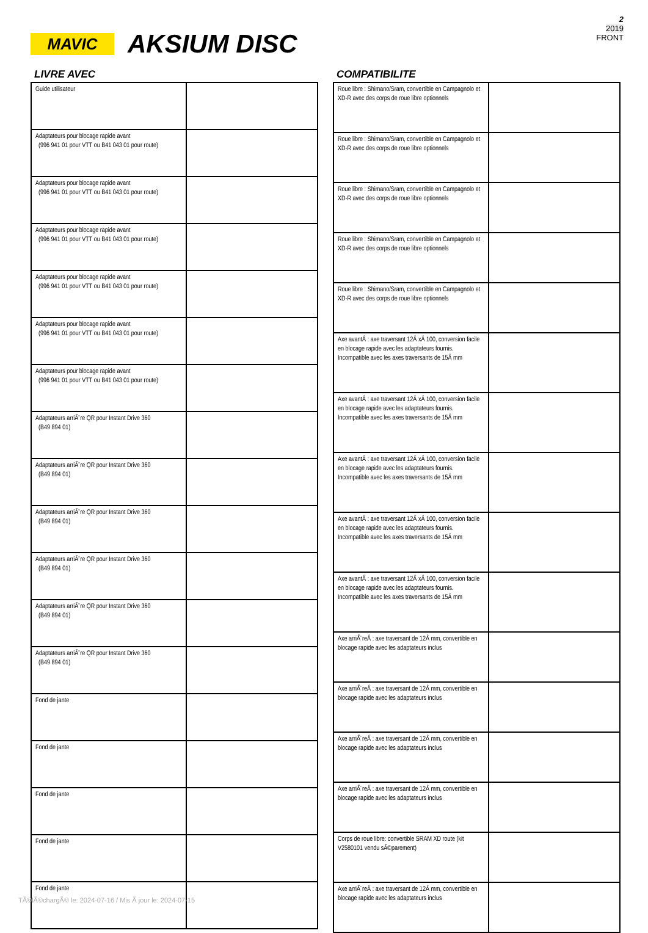2
2019
FRONT
MAVIC
AKSIUM DISC
LIVRE AVEC
| Guide utilisateur | |
| Adaptateurs pour blocage rapide avant (996 941 01 pour VTT ou B41 043 01 pour route) | |
| Adaptateurs pour blocage rapide avant (996 941 01 pour VTT ou B41 043 01 pour route) | |
| Adaptateurs pour blocage rapide avant (996 941 01 pour VTT ou B41 043 01 pour route) | |
| Adaptateurs pour blocage rapide avant (996 941 01 pour VTT ou B41 043 01 pour route) | |
| Adaptateurs pour blocage rapide avant (996 941 01 pour VTT ou B41 043 01 pour route) | |
| Adaptateurs pour blocage rapide avant (996 941 01 pour VTT ou B41 043 01 pour route) | |
| Adaptateurs arriÃ¨re QR pour Instant Drive 360 (B49 894 01) | |
| Adaptateurs arriÃ¨re QR pour Instant Drive 360 (B49 894 01) | |
| Adaptateurs arriÃ¨re QR pour Instant Drive 360 (B49 894 01) | |
| Adaptateurs arriÃ¨re QR pour Instant Drive 360 (B49 894 01) | |
| Adaptateurs arriÃ¨re QR pour Instant Drive 360 (B49 894 01) | |
| Adaptateurs arriÃ¨re QR pour Instant Drive 360 (B49 894 01) | |
| Fond de jante | |
| Fond de jante | |
| Fond de jante | |
| Fond de jante | |
| Fond de jante | |
COMPATIBILITE
| Roue libre : Shimano/Sram, convertible en Campagnolo et XD-R avec des corps de roue libre optionnels | |
| Roue libre : Shimano/Sram, convertible en Campagnolo et XD-R avec des corps de roue libre optionnels | |
| Roue libre : Shimano/Sram, convertible en Campagnolo et XD-R avec des corps de roue libre optionnels | |
| Roue libre : Shimano/Sram, convertible en Campagnolo et XD-R avec des corps de roue libre optionnels | |
| Roue libre : Shimano/Sram, convertible en Campagnolo et XD-R avec des corps de roue libre optionnels | |
| Axe avantÂ : axe traversant 12Â xÂ 100, conversion facile en blocage rapide avec les adaptateurs fournis. Incompatible avec les axes traversants de 15Â mm | |
| Axe avantÂ : axe traversant 12Â xÂ 100, conversion facile en blocage rapide avec les adaptateurs fournis. Incompatible avec les axes traversants de 15Â mm | |
| Axe avantÂ : axe traversant 12Â xÂ 100, conversion facile en blocage rapide avec les adaptateurs fournis. Incompatible avec les axes traversants de 15Â mm | |
| Axe avantÂ : axe traversant 12Â xÂ 100, conversion facile en blocage rapide avec les adaptateurs fournis. Incompatible avec les axes traversants de 15Â mm | |
| Axe avantÂ : axe traversant 12Â xÂ 100, conversion facile en blocage rapide avec les adaptateurs fournis. Incompatible avec les axes traversants de 15Â mm | |
| Axe arriÃ¨reÂ : axe traversant de 12Â mm, convertible en blocage rapide avec les adaptateurs inclus | |
| Axe arriÃ¨reÂ : axe traversant de 12Â mm, convertible en blocage rapide avec les adaptateurs inclus | |
| Axe arriÃ¨reÂ : axe traversant de 12Â mm, convertible en blocage rapide avec les adaptateurs inclus | |
| Axe arriÃ¨reÂ : axe traversant de 12Â mm, convertible en blocage rapide avec les adaptateurs inclus | |
| Corps de roue libre: convertible SRAM XD route (kit V2580101 vendu sÃ©parement) | |
| Axe arriÃ¨reÂ : axe traversant de 12Â mm, convertible en blocage rapide avec les adaptateurs inclus | |
TÃ©lÃ©chargÃ© le: 2024-07-16 / Mis Ã jour le: 2024-07-15